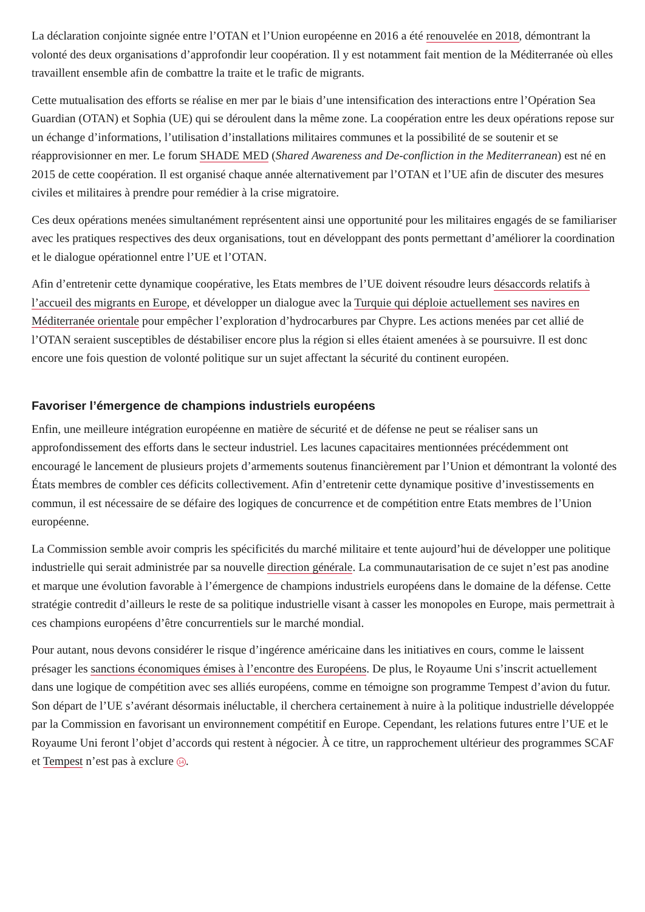La déclaration conjointe signée entre l’OTAN et l’Union européenne en 2016 a été renouvelée en 2018, démontrant la volonté des deux organisations d’approfondir leur coopération. Il y est notamment fait mention de la Méditerranée où elles travaillent ensemble afin de combattre la traite et le trafic de migrants.
Cette mutualisation des efforts se réalise en mer par le biais d’une intensification des interactions entre l’Opération Sea Guardian (OTAN) et Sophia (UE) qui se déroulent dans la même zone. La coopération entre les deux opérations repose sur un échange d’informations, l’utilisation d’installations militaires communes et la possibilité de se soutenir et se réapprovisionner en mer. Le forum SHADE MED (Shared Awareness and De-confliction in the Mediterranean) est né en 2015 de cette coopération. Il est organisé chaque année alternativement par l’OTAN et l’UE afin de discuter des mesures civiles et militaires à prendre pour remédier à la crise migratoire.
Ces deux opérations menées simultanément représentent ainsi une opportunité pour les militaires engagés de se familiariser avec les pratiques respectives des deux organisations, tout en développant des ponts permettant d’améliorer la coordination et le dialogue opérationnel entre l’UE et l’OTAN.
Afin d’entretenir cette dynamique coopérative, les Etats membres de l’UE doivent résoudre leurs désaccords relatifs à l’accueil des migrants en Europe, et développer un dialogue avec la Turquie qui déploie actuellement ses navires en Méditerranée orientale pour empêcher l’exploration d’hydrocarbures par Chypre. Les actions menées par cet allié de l’OTAN seraient susceptibles de déstabiliser encore plus la région si elles étaient amenées à se poursuivre. Il est donc encore une fois question de volonté politique sur un sujet affectant la sécurité du continent européen.
Favoriser l’émergence de champions industriels européens
Enfin, une meilleure intégration européenne en matière de sécurité et de défense ne peut se réaliser sans un approfondissement des efforts dans le secteur industriel. Les lacunes capacitaires mentionnées précédemment ont encouragé le lancement de plusieurs projets d’armements soutenus financièrement par l’Union et démontrant la volonté des États membres de combler ces déficits collectivement. Afin d’entretenir cette dynamique positive d’investissements en commun, il est nécessaire de se défaire des logiques de concurrence et de compétition entre Etats membres de l’Union européenne.
La Commission semble avoir compris les spécificités du marché militaire et tente aujourd’hui de développer une politique industrielle qui serait administrée par sa nouvelle direction générale. La communautarisation de ce sujet n’est pas anodine et marque une évolution favorable à l’émergence de champions industriels européens dans le domaine de la défense. Cette stratégie contredit d’ailleurs le reste de sa politique industrielle visant à casser les monopoles en Europe, mais permettrait à ces champions européens d’être concurrentiels sur le marché mondial.
Pour autant, nous devons considérer le risque d’ingérence américaine dans les initiatives en cours, comme le laissent présager les sanctions économiques émises à l’encontre des Européens. De plus, le Royaume Uni s’inscrit actuellement dans une logique de compétition avec ses alliés européens, comme en témoigne son programme Tempest d’avion du futur. Son départ de l’UE s’avérant désormais inéluctable, il cherchera certainement à nuire à la politique industrielle développée par la Commission en favorisant un environnement compétitif en Europe. Cependant, les relations futures entre l’UE et le Royaume Uni feront l’objet d’accords qui restent à négocier. À ce titre, un rapprochement ultérieur des programmes SCAF et Tempest n’est pas à exclure 14.